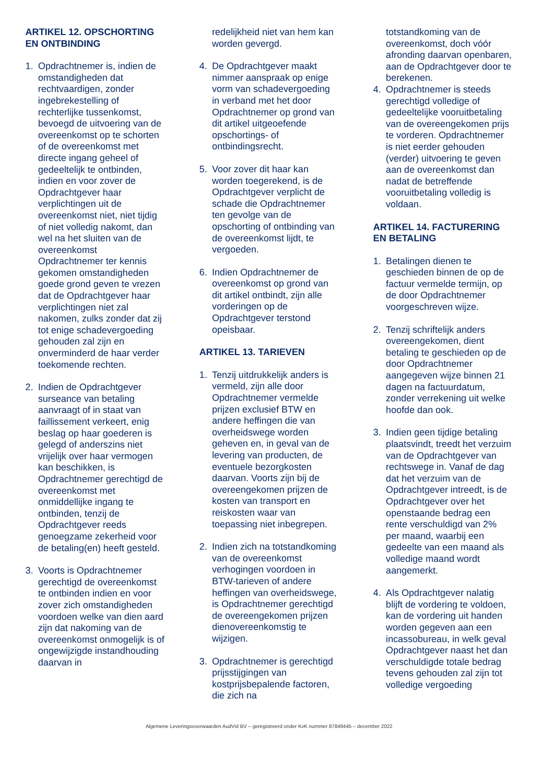ARTIKEL 12. OPSCHORTING EN ONTBINDING
1. Opdrachtnemer is, indien de omstandigheden dat rechtvaardigen, zonder ingebrekestelling of rechterlijke tussenkomst, bevoegd de uitvoering van de overeenkomst op te schorten of de overeenkomst met directe ingang geheel of gedeeltelijk te ontbinden, indien en voor zover de Opdrachtgever haar verplichtingen uit de overeenkomst niet, niet tijdig of niet volledig nakomt, dan wel na het sluiten van de overeenkomst Opdrachtnemer ter kennis gekomen omstandigheden goede grond geven te vrezen dat de Opdrachtgever haar verplichtingen niet zal nakomen, zulks zonder dat zij tot enige schadevergoeding gehouden zal zijn en onverminderd de haar verder toekomende rechten.
2. Indien de Opdrachtgever surseance van betaling aanvraagt of in staat van faillissement verkeert, enig beslag op haar goederen is gelegd of anderszins niet vrijelijk over haar vermogen kan beschikken, is Opdrachtnemer gerechtigd de overeenkomst met onmiddellijke ingang te ontbinden, tenzij de Opdrachtgever reeds genoegzame zekerheid voor de betaling(en) heeft gesteld.
3. Voorts is Opdrachtnemer gerechtigd de overeenkomst te ontbinden indien en voor zover zich omstandigheden voordoen welke van dien aard zijn dat nakoming van de overeenkomst onmogelijk is of ongewijzigde instandhouding daarvan in
redelijkheid niet van hem kan worden gevergd.
4. De Opdrachtgever maakt nimmer aanspraak op enige vorm van schadevergoeding in verband met het door Opdrachtnemer op grond van dit artikel uitgeoefende opschortings- of ontbindingsrecht.
5. Voor zover dit haar kan worden toegerekend, is de Opdrachtgever verplicht de schade die Opdrachtnemer ten gevolge van de opschorting of ontbinding van de overeenkomst lijdt, te vergoeden.
6. Indien Opdrachtnemer de overeenkomst op grond van dit artikel ontbindt, zijn alle vorderingen op de Opdrachtgever terstond opeisbaar.
ARTIKEL 13. TARIEVEN
1. Tenzij uitdrukkelijk anders is vermeld, zijn alle door Opdrachtnemer vermelde prijzen exclusief BTW en andere heffingen die van overheidswege worden geheven en, in geval van de levering van producten, de eventuele bezorgkosten daarvan. Voorts zijn bij de overeengekomen prijzen de kosten van transport en reiskosten waar van toepassing niet inbegrepen.
2. Indien zich na totstandkoming van de overeenkomst verhogingen voordoen in BTW-tarieven of andere heffingen van overheidswege, is Opdrachtnemer gerechtigd de overeengekomen prijzen dienovereenkomstig te wijzigen.
3. Opdrachtnemer is gerechtigd prijsstijgingen van kostprijsbepalende factoren, die zich na
totstandkoming van de overeenkomst, doch vóór afronding daarvan openbaren, aan de Opdrachtgever door te berekenen.
4. Opdrachtnemer is steeds gerechtigd volledige of gedeeltelijke vooruitbetaling van de overeengekomen prijs te vorderen. Opdrachtnemer is niet eerder gehouden (verder) uitvoering te geven aan de overeenkomst dan nadat de betreffende vooruitbetaling volledig is voldaan.
ARTIKEL 14. FACTURERING EN BETALING
1. Betalingen dienen te geschieden binnen de op de factuur vermelde termijn, op de door Opdrachtnemer voorgeschreven wijze.
2. Tenzij schriftelijk anders overeengekomen, dient betaling te geschieden op de door Opdrachtnemer aangegeven wijze binnen 21 dagen na factuurdatum, zonder verrekening uit welke hoofde dan ook.
3. Indien geen tijdige betaling plaatsvindt, treedt het verzuim van de Opdrachtgever van rechtswege in. Vanaf de dag dat het verzuim van de Opdrachtgever intreedt, is de Opdrachtgever over het openstaande bedrag een rente verschuldigd van 2% per maand, waarbij een gedeelte van een maand als volledige maand wordt aangemerkt.
4. Als Opdrachtgever nalatig blijft de vordering te voldoen, kan de vordering uit handen worden gegeven aan een incassobureau, in welk geval Opdrachtgever naast het dan verschuldigde totale bedrag tevens gehouden zal zijn tot volledige vergoeding
Algemene Leveringsvoorwaarden AudVid BV – geregistreerd onder KvK nummer 87849445 – december 2022